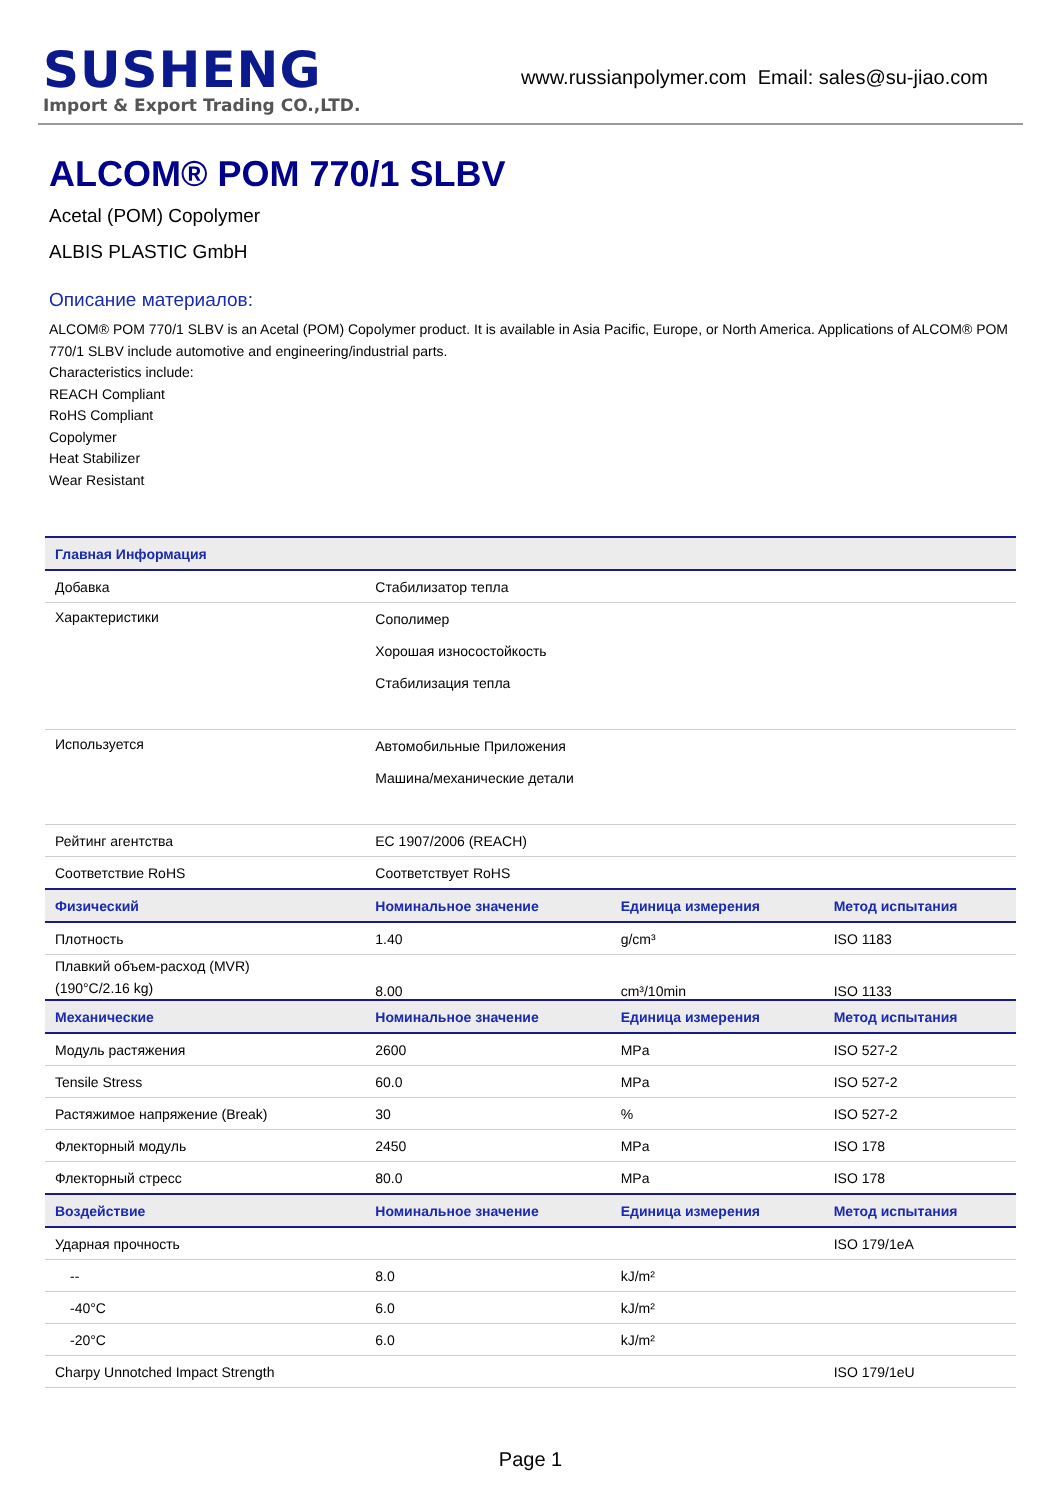SUSHENG
Import & Export Trading CO.,LTD.
www.russianpolymer.com Email: sales@su-jiao.com
ALCOM® POM 770/1 SLBV
Acetal (POM) Copolymer
ALBIS PLASTIC GmbH
Описание материалов:
ALCOM® POM 770/1 SLBV is an Acetal (POM) Copolymer product. It is available in Asia Pacific, Europe, or North America. Applications of ALCOM® POM 770/1 SLBV include automotive and engineering/industrial parts.
Characteristics include:
REACH Compliant
RoHS Compliant
Copolymer
Heat Stabilizer
Wear Resistant
| Главная Информация | | | |
| --- | --- | --- | --- |
| Добавка | Стабилизатор тепла | | |
| Характеристики | Сополимер Хорошая износостойкость Стабилизация тепла | | |
| Используется | Автомобильные Приложения Машина/механические детали | | |
| Рейтинг агентства | EC 1907/2006 (REACH) | | |
| Соответствие RoHS | Соответствует RoHS | | |
| Физический | Номинальное значение | Единица измерения | Метод испытания |
| Плотность | 1.40 | g/cm³ | ISO 1183 |
| Плавкий объем-расход (MVR) (190°C/2.16 kg) | 8.00 | cm³/10min | ISO 1133 |
| Механические | Номинальное значение | Единица измерения | Метод испытания |
| Модуль растяжения | 2600 | MPa | ISO 527-2 |
| Tensile Stress | 60.0 | MPa | ISO 527-2 |
| Растяжимое напряжение (Break) | 30 | % | ISO 527-2 |
| Флекторный модуль | 2450 | MPa | ISO 178 |
| Флекторный стресс | 80.0 | MPa | ISO 178 |
| Воздействие | Номинальное значение | Единица измерения | Метод испытания |
| Ударная прочность | | | ISO 179/1eA |
| -- | 8.0 | kJ/m² | |
| -40°C | 6.0 | kJ/m² | |
| -20°C | 6.0 | kJ/m² | |
| Charpy Unnotched Impact Strength | | | ISO 179/1eU |
Page 1